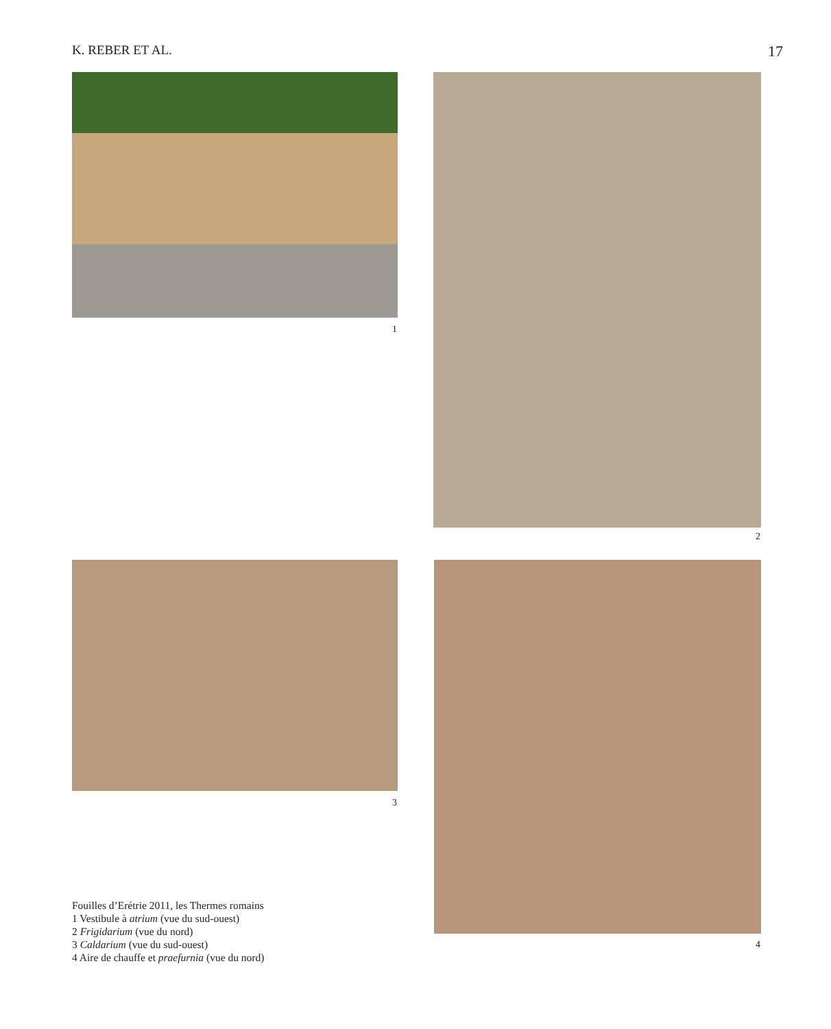K. REBER ET AL. 17
1
2
3
4
Fouilles d’Erétrie 2011, les Thermes romains
1 Vestibule à atrium (vue du sud-ouest)
2 Frigidarium (vue du nord)
3 Caldarium (vue du sud-ouest)
4 Aire de chauffe et praefurnia (vue du nord)